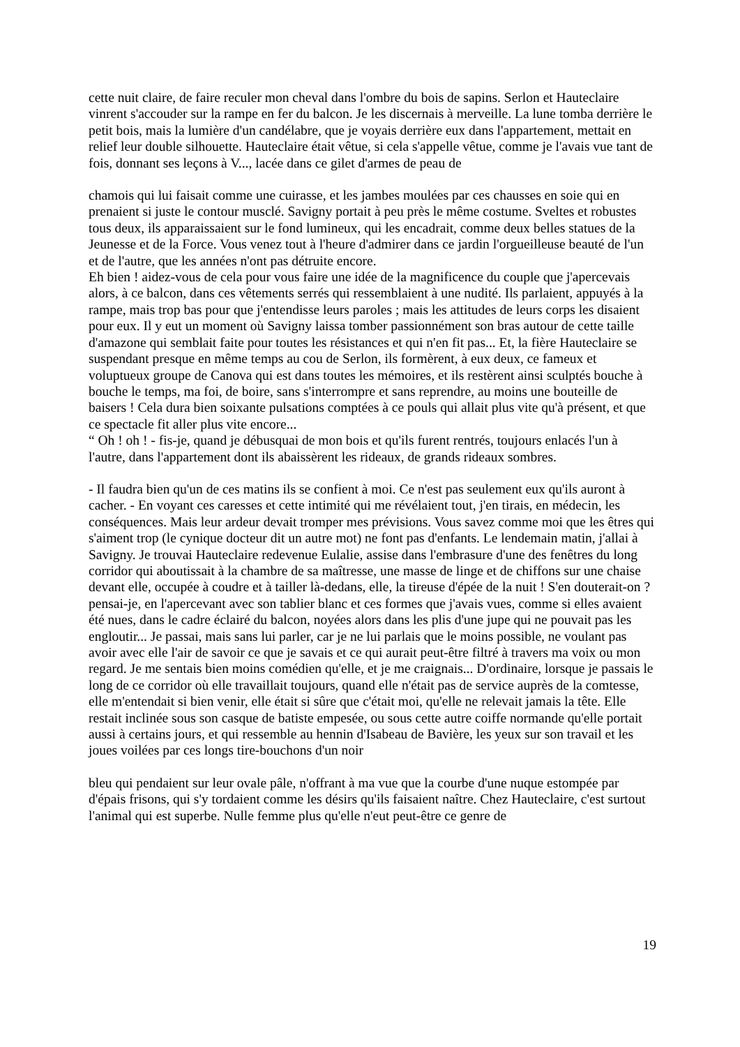cette nuit claire, de faire reculer mon cheval dans l'ombre du bois de sapins. Serlon et Hauteclaire vinrent s'accouder sur la rampe en fer du balcon. Je les discernais à merveille. La lune tomba derrière le petit bois, mais la lumière d'un candélabre, que je voyais derrière eux dans l'appartement, mettait en relief leur double silhouette. Hauteclaire était vêtue, si cela s'appelle vêtue, comme je l'avais vue tant de fois, donnant ses leçons à V..., lacée dans ce gilet d'armes de peau de
chamois qui lui faisait comme une cuirasse, et les jambes moulées par ces chausses en soie qui en prenaient si juste le contour musclé. Savigny portait à peu près le même costume. Sveltes et robustes tous deux, ils apparaissaient sur le fond lumineux, qui les encadrait, comme deux belles statues de la Jeunesse et de la Force. Vous venez tout à l'heure d'admirer dans ce jardin l'orgueilleuse beauté de l'un et de l'autre, que les années n'ont pas détruite encore.
Eh bien ! aidez-vous de cela pour vous faire une idée de la magnificence du couple que j'apercevais alors, à ce balcon, dans ces vêtements serrés qui ressemblaient à une nudité. Ils parlaient, appuyés à la rampe, mais trop bas pour que j'entendisse leurs paroles ; mais les attitudes de leurs corps les disaient pour eux. Il y eut un moment où Savigny laissa tomber passionnément son bras autour de cette taille d'amazone qui semblait faite pour toutes les résistances et qui n'en fit pas... Et, la fière Hauteclaire se suspendant presque en même temps au cou de Serlon, ils formèrent, à eux deux, ce fameux et voluptueux groupe de Canova qui est dans toutes les mémoires, et ils restèrent ainsi sculptés bouche à bouche le temps, ma foi, de boire, sans s'interrompre et sans reprendre, au moins une bouteille de baisers ! Cela dura bien soixante pulsations comptées à ce pouls qui allait plus vite qu'à présent, et que ce spectacle fit aller plus vite encore...
“ Oh ! oh ! - fis-je, quand je débusquai de mon bois et qu'ils furent rentrés, toujours enlacés l'un à l'autre, dans l'appartement dont ils abaissèrent les rideaux, de grands rideaux sombres.
- Il faudra bien qu'un de ces matins ils se confient à moi. Ce n'est pas seulement eux qu'ils auront à cacher. - En voyant ces caresses et cette intimité qui me révélaient tout, j'en tirais, en médecin, les conséquences. Mais leur ardeur devait tromper mes prévisions. Vous savez comme moi que les êtres qui s'aiment trop (le cynique docteur dit un autre mot) ne font pas d'enfants. Le lendemain matin, j'allai à Savigny. Je trouvai Hauteclaire redevenue Eulalie, assise dans l'embrasure d'une des fenêtres du long corridor qui aboutissait à la chambre de sa maîtresse, une masse de linge et de chiffons sur une chaise devant elle, occupée à coudre et à tailler là-dedans, elle, la tireuse d'épée de la nuit ! S'en douterait-on ? pensai-je, en l'apercevant avec son tablier blanc et ces formes que j'avais vues, comme si elles avaient été nues, dans le cadre éclairé du balcon, noyées alors dans les plis d'une jupe qui ne pouvait pas les engloutir... Je passai, mais sans lui parler, car je ne lui parlais que le moins possible, ne voulant pas avoir avec elle l'air de savoir ce que je savais et ce qui aurait peut-être filtré à travers ma voix ou mon regard. Je me sentais bien moins comédien qu'elle, et je me craignais... D'ordinaire, lorsque je passais le long de ce corridor où elle travaillait toujours, quand elle n'était pas de service auprès de la comtesse, elle m'entendait si bien venir, elle était si sûre que c'était moi, qu'elle ne relevait jamais la tête. Elle restait inclinée sous son casque de batiste empesée, ou sous cette autre coiffe normande qu'elle portait aussi à certains jours, et qui ressemble au hennin d'Isabeau de Bavière, les yeux sur son travail et les joues voilées par ces longs tire-bouchons d'un noir
bleu qui pendaient sur leur ovale pâle, n'offrant à ma vue que la courbe d'une nuque estompée par d'épais frisons, qui s'y tordaient comme les désirs qu'ils faisaient naître. Chez Hauteclaire, c'est surtout l'animal qui est superbe. Nulle femme plus qu'elle n'eut peut-être ce genre de
19